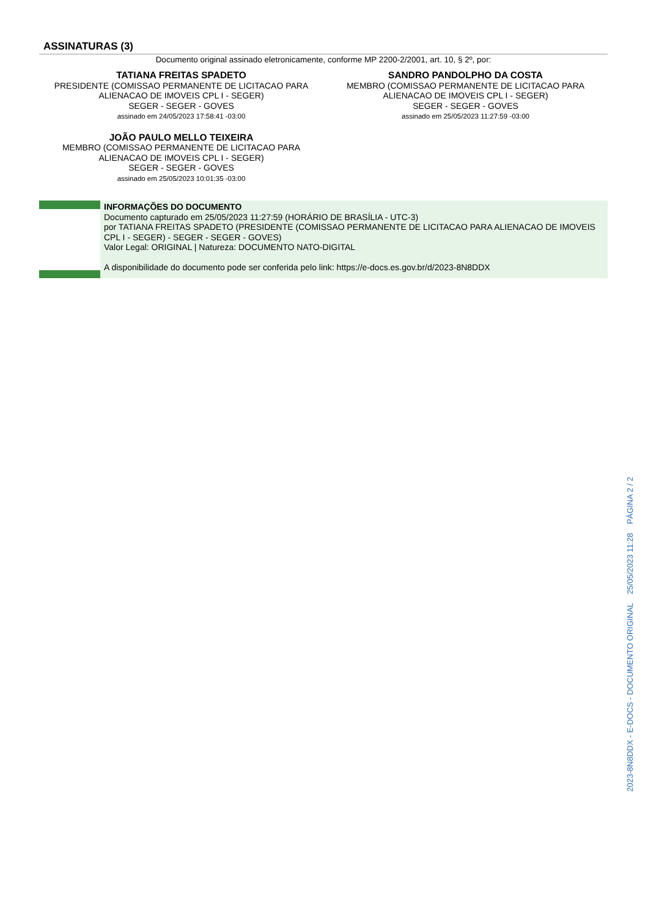ASSINATURAS (3)
Documento original assinado eletronicamente, conforme MP 2200-2/2001, art. 10, § 2º, por:
TATIANA FREITAS SPADETO
PRESIDENTE (COMISSAO PERMANENTE DE LICITACAO PARA ALIENACAO DE IMOVEIS CPL I - SEGER)
SEGER - SEGER - GOVES
assinado em 24/05/2023 17:58:41 -03:00
SANDRO PANDOLPHO DA COSTA
MEMBRO (COMISSAO PERMANENTE DE LICITACAO PARA ALIENACAO DE IMOVEIS CPL I - SEGER)
SEGER - SEGER - GOVES
assinado em 25/05/2023 11:27:59 -03:00
JOÃO PAULO MELLO TEIXEIRA
MEMBRO (COMISSAO PERMANENTE DE LICITACAO PARA ALIENACAO DE IMOVEIS CPL I - SEGER)
SEGER - SEGER - GOVES
assinado em 25/05/2023 10:01:35 -03:00
INFORMAÇÕES DO DOCUMENTO
Documento capturado em 25/05/2023 11:27:59 (HORÁRIO DE BRASÍLIA - UTC-3)
por TATIANA FREITAS SPADETO (PRESIDENTE (COMISSAO PERMANENTE DE LICITACAO PARA ALIENACAO DE IMOVEIS CPL I - SEGER) - SEGER - SEGER - GOVES)
Valor Legal: ORIGINAL | Natureza: DOCUMENTO NATO-DIGITAL
A disponibilidade do documento pode ser conferida pelo link: https://e-docs.es.gov.br/d/2023-8N8DDX
2023-8N8DDX - E-DOCS - DOCUMENTO ORIGINAL 25/05/2023 11:28 PÁGINA 2 / 2